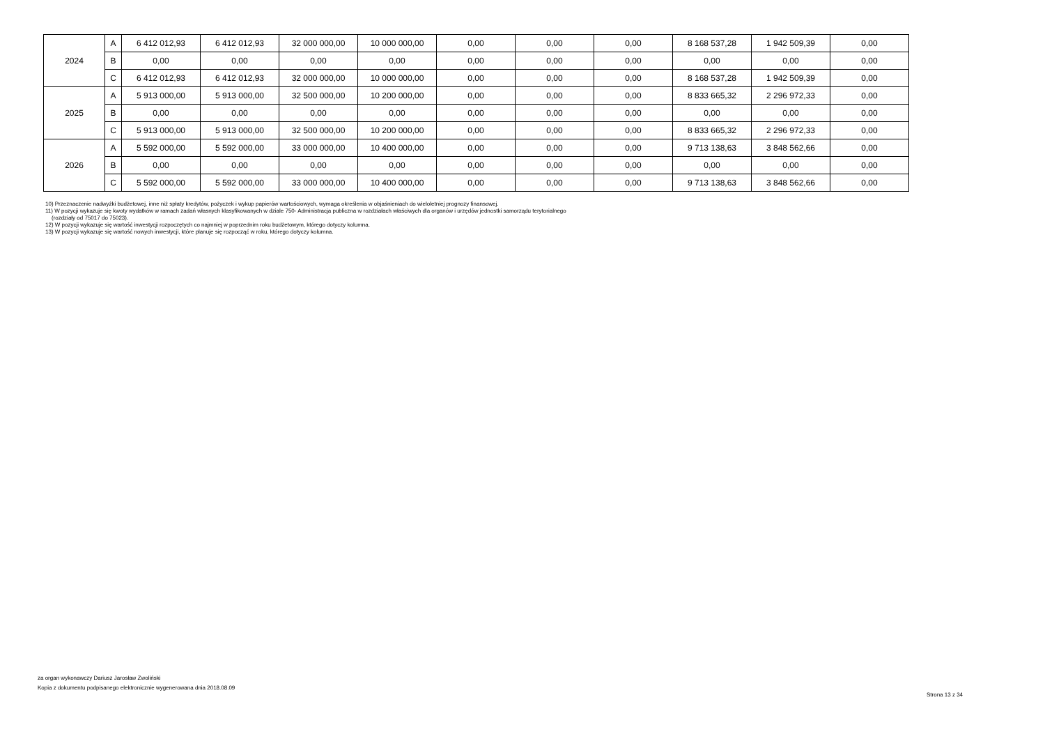| 2024 | A | 6 412 012,93 | 6 412 012,93 | 32 000 000,00 | 10 000 000,00 | 0,00 | 0,00 | 0,00 | 8 168 537,28 | 1 942 509,39 | 0,00 |
| | B | 0,00 | 0,00 | 0,00 | 0,00 | 0,00 | 0,00 | 0,00 | 0,00 | 0,00 | 0,00 |
| | C | 6 412 012,93 | 6 412 012,93 | 32 000 000,00 | 10 000 000,00 | 0,00 | 0,00 | 0,00 | 8 168 537,28 | 1 942 509,39 | 0,00 |
| 2025 | A | 5 913 000,00 | 5 913 000,00 | 32 500 000,00 | 10 200 000,00 | 0,00 | 0,00 | 0,00 | 8 833 665,32 | 2 296 972,33 | 0,00 |
| | B | 0,00 | 0,00 | 0,00 | 0,00 | 0,00 | 0,00 | 0,00 | 0,00 | 0,00 | 0,00 |
| | C | 5 913 000,00 | 5 913 000,00 | 32 500 000,00 | 10 200 000,00 | 0,00 | 0,00 | 0,00 | 8 833 665,32 | 2 296 972,33 | 0,00 |
| 2026 | A | 5 592 000,00 | 5 592 000,00 | 33 000 000,00 | 10 400 000,00 | 0,00 | 0,00 | 0,00 | 9 713 138,63 | 3 848 562,66 | 0,00 |
| | B | 0,00 | 0,00 | 0,00 | 0,00 | 0,00 | 0,00 | 0,00 | 0,00 | 0,00 | 0,00 |
| | C | 5 592 000,00 | 5 592 000,00 | 33 000 000,00 | 10 400 000,00 | 0,00 | 0,00 | 0,00 | 9 713 138,63 | 3 848 562,66 | 0,00 |
10) Przeznaczenie nadwyżki budżetowej, inne niż spłaty kredytów, pożyczek i wykup papierów wartościowych, wymaga określenia w objaśnieniach do wieloletniej prognozy finansowej.
11) W pozycji wykazuje się kwoty wydatków w ramach zadań własnych klasyfikowanych w dziale 750- Administracja publiczna w rozdziałach właściwych dla organów i urzędów jednostki samorządu terytorialnego
(rozdziały od 75017 do 75023).
12) W pozycji wykazuje się wartość inwestycji rozpoczętych co najmniej w poprzednim roku budżetowym, którego dotyczy kolumna.
13) W pozycji wykazuje się wartość nowych inwestycji, które planuje się rozpocząć w roku, którego dotyczy kolumna.
za organ wykonawczy Dariusz Jarosław Zwoliński
Kopia z dokumentu podpisanego elektronicznie wygenerowana dnia 2018.08.09
Strona 13 z 34